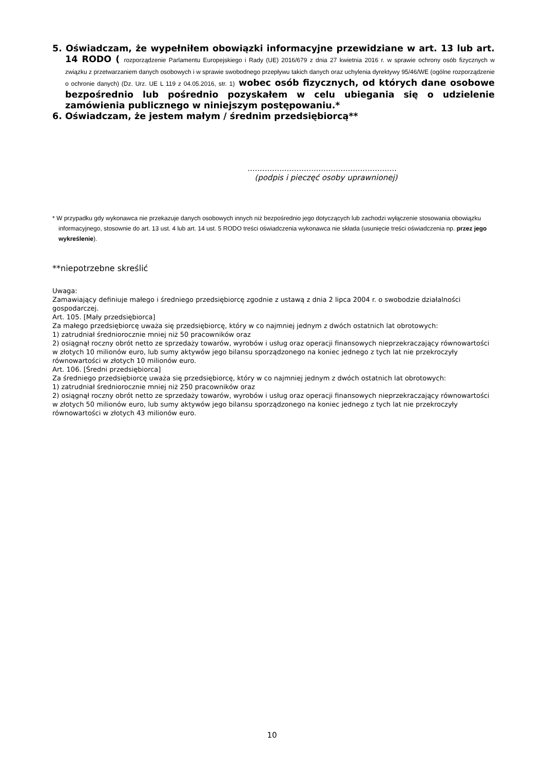5. Oświadczam, że wypełniłem obowiązki informacyjne przewidziane w art. 13 lub art. 14 RODO ( rozporządzenie Parlamentu Europejskiego i Rady (UE) 2016/679 z dnia 27 kwietnia 2016 r. w sprawie ochrony osób fizycznych w związku z przetwarzaniem danych osobowych i w sprawie swobodnego przepływu takich danych oraz uchylenia dyrektywy 95/46/WE (ogólne rozporządzenie o ochronie danych) (Dz. Urz. UE L 119 z 04.05.2016, str. 1) wobec osób fizycznych, od których dane osobowe bezpośrednio lub pośrednio pozyskałem w celu ubiegania się o udzielenie zamówienia publicznego w niniejszym postępowaniu.*
6. Oświadczam, że jestem małym / średnim przedsiębiorcą**
.............................................................
(podpis i pieczęć osoby uprawnionej)
* W przypadku gdy wykonawca nie przekazuje danych osobowych innych niż bezpośrednio jego dotyczących lub zachodzi wyłączenie stosowania obowiązku informacyjnego, stosownie do art. 13 ust. 4 lub art. 14 ust. 5 RODO treści oświadczenia wykonawca nie składa (usunięcie treści oświadczenia np. przez jego wykreślenie).
**niepotrzebne skreślić
Uwaga:
Zamawiający definiuje małego i średniego przedsiębiorcę zgodnie z ustawą z dnia 2 lipca 2004 r. o swobodzie działalności gospodarczej.
Art. 105. [Mały przedsiębiorca]
Za małego przedsiębiorcę uważa się przedsiębiorcę, który w co najmniej jednym z dwóch ostatnich lat obrotowych:
1) zatrudniał średniorocznie mniej niż 50 pracowników oraz
2) osiągnął roczny obrót netto ze sprzedaży towarów, wyrobów i usług oraz operacji finansowych nieprzekraczający równowartości w złotych 10 milionów euro, lub sumy aktywów jego bilansu sporządzonego na koniec jednego z tych lat nie przekroczyły równowartości w złotych 10 milionów euro.
Art. 106. [Średni przedsiębiorca]
Za średniego przedsiębiorcę uważa się przedsiębiorcę, który w co najmniej jednym z dwóch ostatnich lat obrotowych:
1) zatrudniał średniorocznie mniej niż 250 pracowników oraz
2) osiągnął roczny obrót netto ze sprzedaży towarów, wyrobów i usług oraz operacji finansowych nieprzekraczający równowartości w złotych 50 milionów euro, lub sumy aktywów jego bilansu sporządzonego na koniec jednego z tych lat nie przekroczyły równowartości w złotych 43 milionów euro.
10